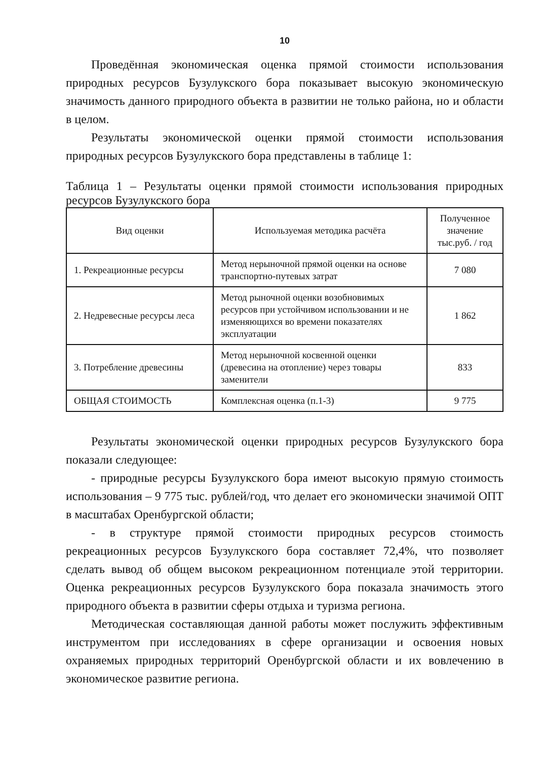10
Проведённая экономическая оценка прямой стоимости использования природных ресурсов Бузулукского бора показывает высокую экономическую значимость данного природного объекта в развитии не только района, но и области в целом.
Результаты экономической оценки прямой стоимости использования природных ресурсов Бузулукского бора представлены в таблице 1:
Таблица 1 – Результаты оценки прямой стоимости использования природных ресурсов Бузулукского бора
| Вид оценки | Используемая методика расчёта | Полученное значение тыс.руб. / год |
| --- | --- | --- |
| 1. Рекреационные ресурсы | Метод нерыночной прямой оценки на основе транспортно-путевых затрат | 7 080 |
| 2. Недревесные ресурсы леса | Метод рыночной оценки возобновимых ресурсов при устойчивом использовании и не изменяющихся во времени показателях эксплуатации | 1 862 |
| 3. Потребление древесины | Метод нерыночной косвенной оценки (древесина на отопление) через товары заменители | 833 |
| ОБЩАЯ СТОИМОСТЬ | Комплексная оценка (п.1-3) | 9 775 |
Результаты экономической оценки природных ресурсов Бузулукского бора показали следующее:
- природные ресурсы Бузулукского бора имеют высокую прямую стоимость использования – 9 775 тыс. рублей/год, что делает его экономически значимой ОПТ в масштабах Оренбургской области;
- в структуре прямой стоимости природных ресурсов стоимость рекреационных ресурсов Бузулукского бора составляет 72,4%, что позволяет сделать вывод об общем высоком рекреационном потенциале этой территории. Оценка рекреационных ресурсов Бузулукского бора показала значимость этого природного объекта в развитии сферы отдыха и туризма региона.
Методическая составляющая данной работы может послужить эффективным инструментом при исследованиях в сфере организации и освоения новых охраняемых природных территорий Оренбургской области и их вовлечению в экономическое развитие региона.